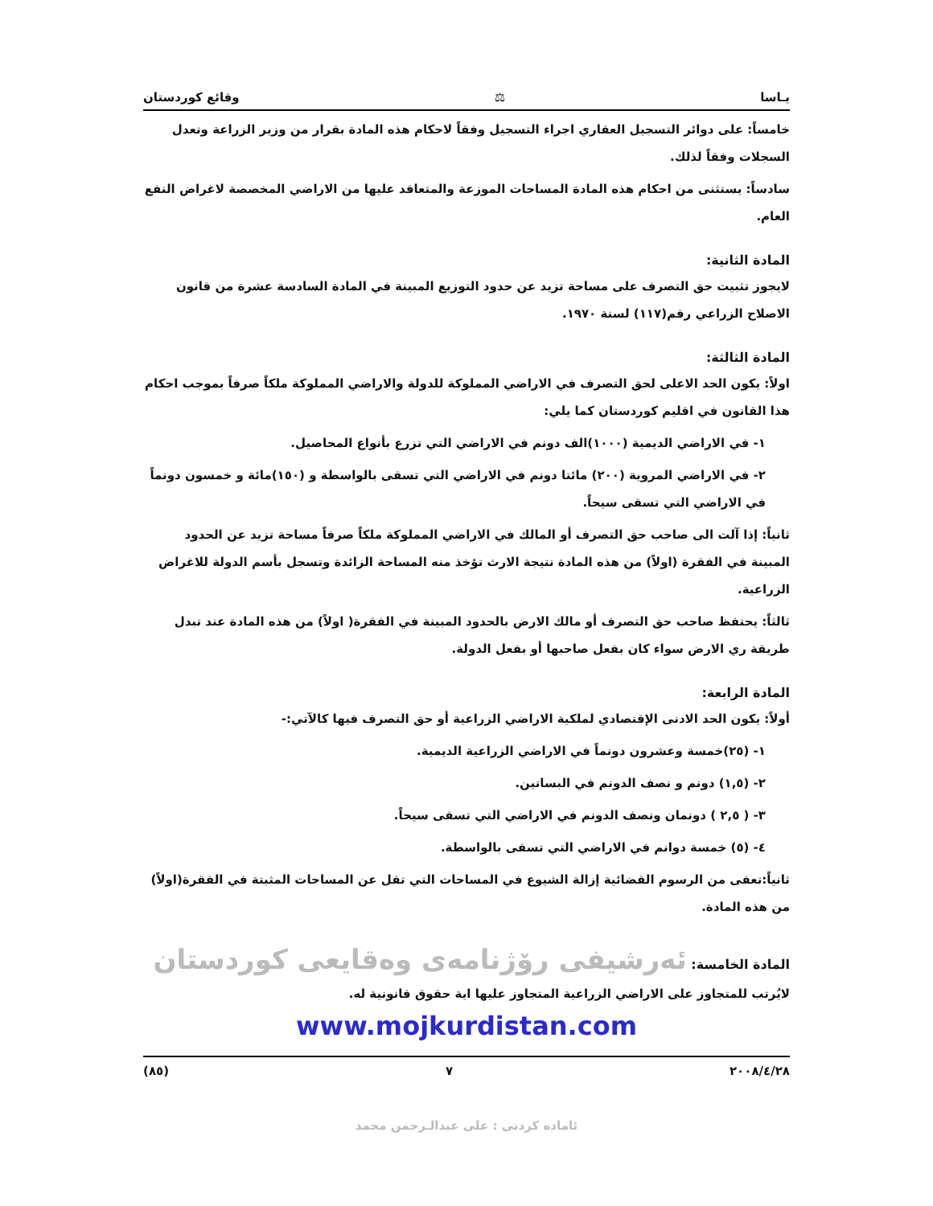يـاسا ⚖ وقائع كوردستان
خامساً: على دوائر التسجيل العقاري اجراء التسجيل وفقاً لاحكام هذه المادة بقرار من وزير الزراعة وتعدل السجلات وفقاً لذلك.
سادساً: يستثنى من احكام هذه المادة المساحات الموزعة والمتعاقد عليها من الاراضي المخصصة لاغراض النفع العام.
المادة الثانية:
لايجوز تثبيت حق التصرف على مساحة تزيد عن حدود التوزيع المبينة في المادة السادسة عشرة من قانون الاصلاح الزراعي رقم(١١٧) لسنة ١٩٧٠.
المادة الثالثة:
اولاً: يكون الحد الاعلى لحق التصرف في الاراضي المملوكة للدولة والاراضي المملوكة ملكاً صرفاً بموجب احكام هذا القانون في اقليم كوردستان كما يلي:
١- في الاراضي الديمية (١٠٠٠)الف دونم في الاراضي التي تزرع بأنواع المحاصيل.
٢- في الاراضي المروية (٢٠٠) مائتا دونم في الاراضي التي تسقى بالواسطة و (١٥٠)مائة و خمسون دونماً في الاراضي التي تسقى سيحاً.
ثانياً: إذا آلت الى صاحب حق التصرف أو المالك في الاراضي المملوكة ملكاً صرفاً مساحة تزيد عن الحدود المبينة في الفقرة (اولاً) من هذه المادة نتيجة الارث تؤخذ منه المساحة الزائدة وتسجل بأسم الدولة للاغراض الزراعية.
ثالثاً: يحتفظ صاحب حق التصرف أو مالك الارض بالحدود المبينة في الفقرة( اولاً) من هذه المادة عند تبدل طريقة ري الارض سواء كان بفعل صاحبها أو بفعل الدولة.
المادة الرابعة:
أولاً: يكون الحد الادنى الإقتصادي لملكية الاراضي الزراعية أو حق التصرف فيها كالآتي:-
١- (٢٥)خمسة وعشرون دونماً في الاراضي الزراعية الديمية.
٢- (١,٥) دونم و نصف الدونم في البساتين.
٣- ( ٢,٥ ) دونمان ونصف الدونم في الاراضي التي تسقى سيحاً.
٤- (٥) خمسة دوانم في الاراضي التي تسقى بالواسطة.
ثانياً:تعفى من الرسوم القضائية إزالة الشيوع في المساحات التي تقل عن المساحات المثبتة في الفقرة(اولاً) من هذه المادة.
المادة الخامسة: ئەرشیفی رۆژنامەی وەقایعی كوردستان
لايُرتب للمتجاوز على الاراضي الزراعية المتجاوز عليها اية حقوق قانونية له.
www.mojkurdistan.com
٢٠٠٨/٤/٢٨ ٧ (٨٥)
ئامادە كردنى : على عبدالـرحمن محمد